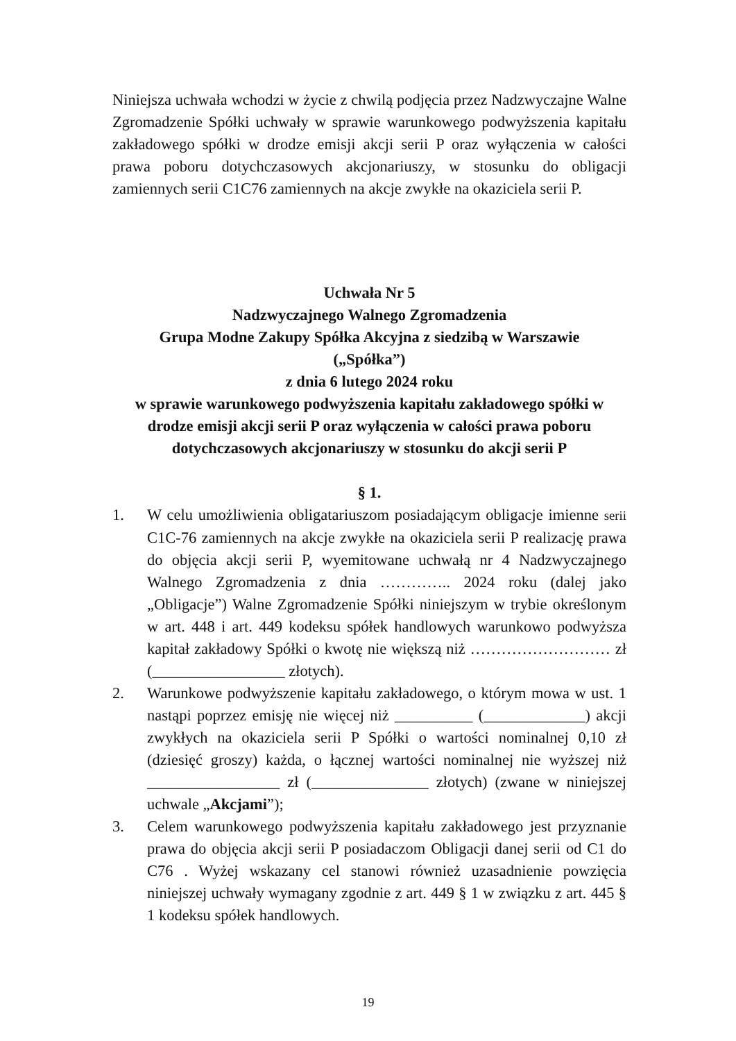Niniejsza uchwała wchodzi w życie z chwilą podjęcia przez Nadzwyczajne Walne Zgromadzenie Spółki uchwały w sprawie warunkowego podwyższenia kapitału zakładowego spółki w drodze emisji akcji serii P oraz wyłączenia w całości prawa poboru dotychczasowych akcjonariuszy, w stosunku do obligacji zamiennych serii C1C76 zamiennych na akcje zwykłe na okaziciela serii P.
Uchwała Nr 5
Nadzwyczajnego Walnego Zgromadzenia
Grupa Modne Zakupy Spółka Akcyjna z siedzibą w Warszawie
(„Spółka”)
z dnia 6 lutego 2024 roku
w sprawie warunkowego podwyższenia kapitału zakładowego spółki w drodze emisji akcji serii P oraz wyłączenia w całości prawa poboru dotychczasowych akcjonariuszy w stosunku do akcji serii P
§ 1.
1. W celu umożliwienia obligatariuszom posiadającym obligacje imienne serii C1C-76 zamiennych na akcje zwykłe na okaziciela serii P realizację prawa do objęcia akcji serii P, wyemitowane uchwałą nr 4 Nadzwyczajnego Walnego Zgromadzenia z dnia ………….. 2024 roku (dalej jako „Obligacje”) Walne Zgromadzenie Spółki niniejszym w trybie określonym w art. 448 i art. 449 kodeksu spółek handlowych warunkowo podwyższa kapitał zakładowy Spółki o kwotę nie większą niż ……………………… zł (_________________ złotych).
2. Warunkowe podwyższenie kapitału zakładowego, o którym mowa w ust. 1 nastąpi poprzez emisję nie więcej niż __________ (_____________) akcji zwykłych na okaziciela serii P Spółki o wartości nominalnej 0,10 zł (dziesięć groszy) każda, o łącznej wartości nominalnej nie wyższej niż _________________ zł (_______________ złotych) (zwane w niniejszej uchwale „Akcjami”);
3. Celem warunkowego podwyższenia kapitału zakładowego jest przyznanie prawa do objęcia akcji serii P posiadaczom Obligacji danej serii od C1 do C76 . Wyżej wskazany cel stanowi również uzasadnienie powzięcia niniejszej uchwały wymagany zgodnie z art. 449 § 1 w związku z art. 445 § 1 kodeksu spółek handlowych.
19